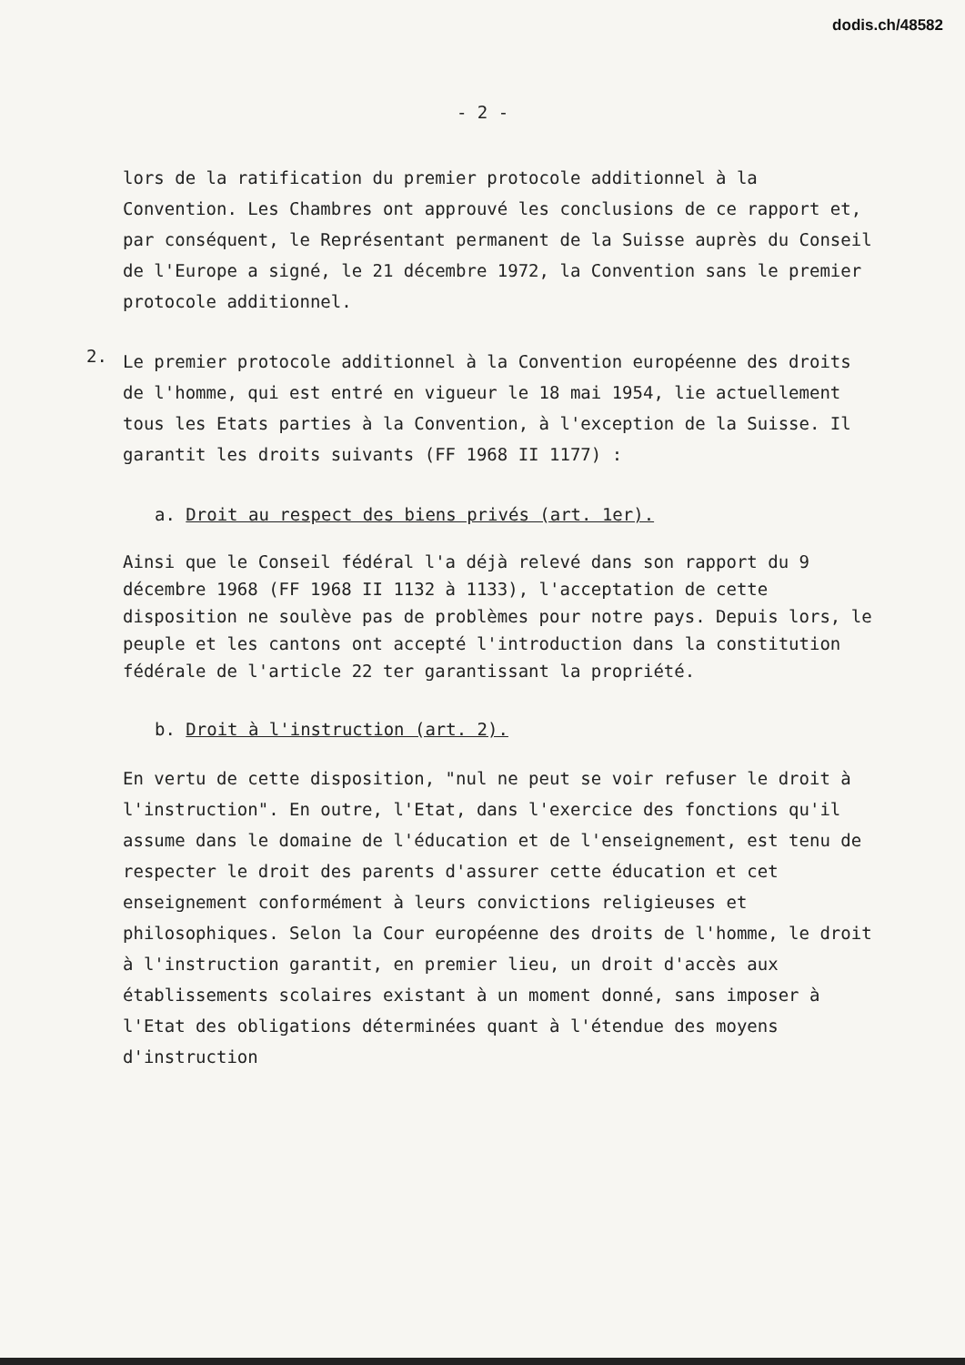dodis.ch/48582
- 2 -
lors de la ratification du premier protocole additionnel à la Convention. Les Chambres ont approuvé les conclusions de ce rapport et, par conséquent, le Représentant permanent de la Suisse auprès du Conseil de l'Europe a signé, le 21 décembre 1972, la Convention sans le premier protocole additionnel.
2.
Le premier protocole additionnel à la Convention européenne des droits de l'homme, qui est entré en vigueur le 18 mai 1954, lie actuellement tous les Etats parties à la Convention, à l'exception de la Suisse. Il garantit les droits suivants (FF 1968 II 1177) :
a. Droit au respect des biens privés (art. 1er).
Ainsi que le Conseil fédéral l'a déjà relevé dans son rapport du 9 décembre 1968 (FF 1968 II 1132 à 1133), l'acceptation de cette disposition ne soulève pas de problèmes pour notre pays. Depuis lors, le peuple et les cantons ont accepté l'introduction dans la constitution fédérale de l'article 22 ter garantissant la propriété.
b. Droit à l'instruction (art. 2).
En vertu de cette disposition, "nul ne peut se voir refuser le droit à l'instruction". En outre, l'Etat, dans l'exercice des fonctions qu'il assume dans le domaine de l'éducation et de l'enseignement, est tenu de respecter le droit des parents d'assurer cette éducation et cet enseignement conformément à leurs convictions religieuses et philosophiques. Selon la Cour européenne des droits de l'homme, le droit à l'instruction garantit, en premier lieu, un droit d'accès aux établissements scolaires existant à un moment donné, sans imposer à l'Etat des obligations déterminées quant à l'étendue des moyens d'instruction